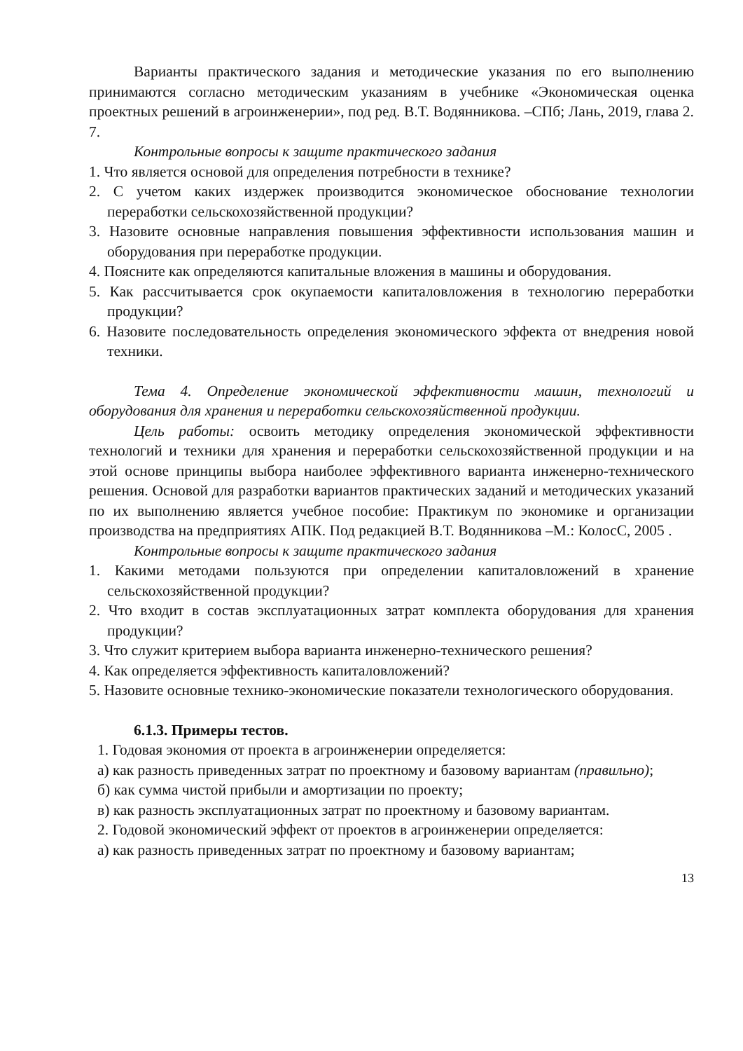Варианты практического задания и методические указания по его выполнению принимаются согласно методическим указаниям в учебнике «Экономическая оценка проектных решений в агроинженерии», под ред. В.Т. Водянникова. –СПб; Лань, 2019, глава 2. 7.
Контрольные вопросы к защите практического задания
1. Что является основой для определения потребности в технике?
2. С учетом каких издержек производится экономическое обоснование технологии переработки сельскохозяйственной продукции?
3. Назовите основные направления повышения эффективности использования машин и оборудования при переработке продукции.
4. Поясните как определяются капитальные вложения в машины и оборудования.
5. Как рассчитывается срок окупаемости капиталовложения в технологию переработки продукции?
6. Назовите последовательность определения экономического эффекта от внедрения новой техники.
Тема 4. Определение экономической эффективности машин, технологий и оборудования для хранения и переработки сельскохозяйственной продукции.
Цель работы: освоить методику определения экономической эффективности технологий и техники для хранения и переработки сельскохозяйственной продукции и на этой основе принципы выбора наиболее эффективного варианта инженерно-технического решения. Основой для разработки вариантов практических заданий и методических указаний по их выполнению является учебное пособие: Практикум по экономике и организации производства на предприятиях АПК. Под редакцией В.Т. Водянникова –М.: КолосС, 2005 .
Контрольные вопросы к защите практического задания
1. Какими методами пользуются при определении капиталовложений в хранение сельскохозяйственной продукции?
2. Что входит в состав эксплуатационных затрат комплекта оборудования для хранения продукции?
3. Что служит критерием выбора варианта инженерно-технического решения?
4. Как определяется эффективность капиталовложений?
5. Назовите основные технико-экономические показатели технологического оборудования.
6.1.3. Примеры тестов.
1. Годовая экономия от проекта в агроинженерии определяется:
а) как разность приведенных затрат по проектному и базовому вариантам (правильно);
б) как сумма чистой прибыли и амортизации по проекту;
в) как разность эксплуатационных затрат по проектному и базовому вариантам.
2. Годовой экономический эффект от проектов в агроинженерии определяется:
а) как разность приведенных затрат по проектному и базовому вариантам;
13